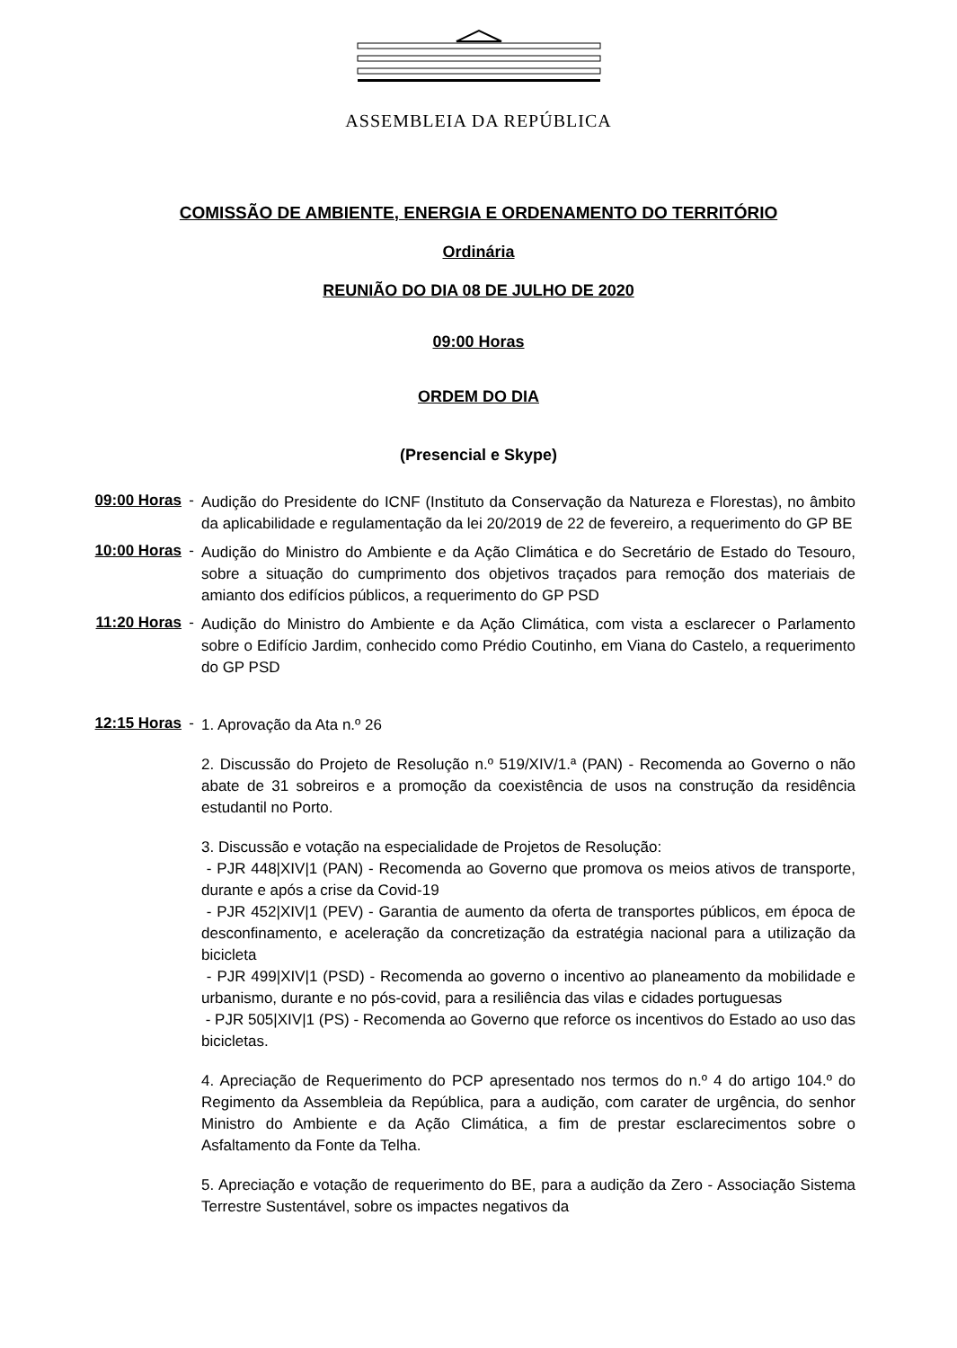ASSEMBLEIA DA REPÚBLICA
COMISSÃO DE AMBIENTE, ENERGIA E ORDENAMENTO DO TERRITÓRIO
Ordinária
REUNIÃO DO DIA 08 DE JULHO DE 2020
09:00 Horas
ORDEM DO DIA
(Presencial e Skype)
09:00 Horas -
Audição do Presidente do ICNF (Instituto da Conservação da Natureza e Florestas), no âmbito da aplicabilidade e regulamentação da lei 20/2019 de 22 de fevereiro, a requerimento do GP BE
10:00 Horas -
Audição do Ministro do Ambiente e da Ação Climática e do Secretário de Estado do Tesouro, sobre a situação do cumprimento dos objetivos traçados para remoção dos materiais de amianto dos edifícios públicos, a requerimento do GP PSD
11:20 Horas -
Audição do Ministro do Ambiente e da Ação Climática, com vista a esclarecer o Parlamento sobre o Edifício Jardim, conhecido como Prédio Coutinho, em Viana do Castelo, a requerimento do GP PSD
12:15 Horas -
1. Aprovação da Ata n.º 26
2. Discussão do Projeto de Resolução n.º 519/XIV/1.ª (PAN) - Recomenda ao Governo o não abate de 31 sobreiros e a promoção da coexistência de usos na construção da residência estudantil no Porto.
3. Discussão e votação na especialidade de Projetos de Resolução:
- PJR 448|XIV|1 (PAN) - Recomenda ao Governo que promova os meios ativos de transporte, durante e após a crise da Covid-19
- PJR 452|XIV|1 (PEV) - Garantia de aumento da oferta de transportes públicos, em época de desconfinamento, e aceleração da concretização da estratégia nacional para a utilização da bicicleta
- PJR 499|XIV|1 (PSD) - Recomenda ao governo o incentivo ao planeamento da mobilidade e urbanismo, durante e no pós-covid, para a resiliência das vilas e cidades portuguesas
- PJR 505|XIV|1 (PS) - Recomenda ao Governo que reforce os incentivos do Estado ao uso das bicicletas.
4. Apreciação de Requerimento do PCP apresentado nos termos do n.º 4 do artigo 104.º do Regimento da Assembleia da República, para a audição, com carater de urgência, do senhor Ministro do Ambiente e da Ação Climática, a fim de prestar esclarecimentos sobre o Asfaltamento da Fonte da Telha.
5. Apreciação e votação de requerimento do BE, para a audição da Zero - Associação Sistema Terrestre Sustentável, sobre os impactes negativos da